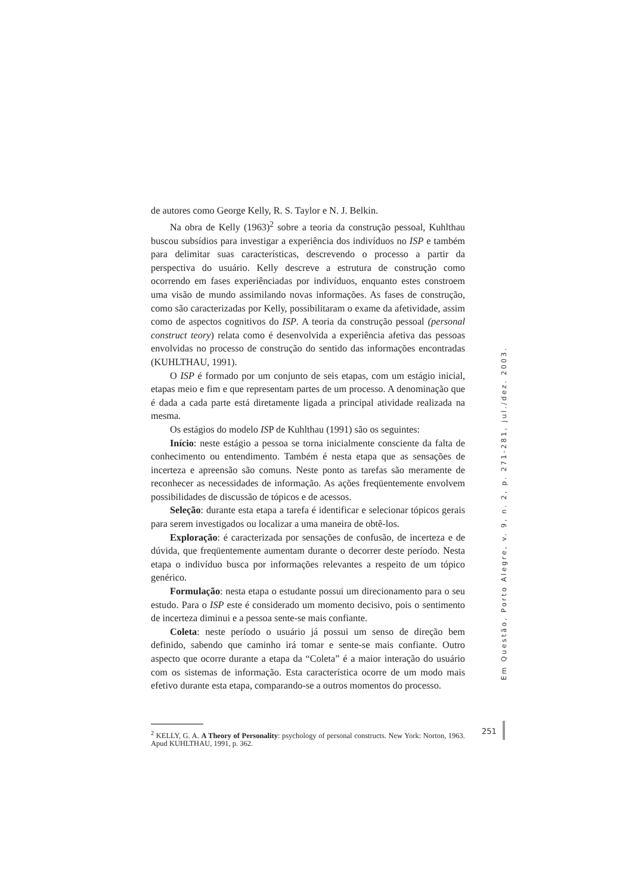de autores como George Kelly, R. S. Taylor e N. J. Belkin.
Na obra de Kelly (1963)<sup>2</sup> sobre a teoria da construção pessoal, Kuhlthau buscou subsídios para investigar a experiência dos indivíduos no ISP e também para delimitar suas características, descrevendo o processo a partir da perspectiva do usuário. Kelly descreve a estrutura de construção como ocorrendo em fases experiênciadas por indivíduos, enquanto estes constroem uma visão de mundo assimilando novas informações. As fases de construção, como são caracterizadas por Kelly, possibilitaram o exame da afetividade, assim como de aspectos cognitivos do ISP. A teoria da construção pessoal (personal construct teory) relata como é desenvolvida a experiência afetiva das pessoas envolvidas no processo de construção do sentido das informações encontradas (KUHLTHAU, 1991).
O ISP é formado por um conjunto de seis etapas, com um estágio inicial, etapas meio e fim e que representam partes de um processo. A denominação que é dada a cada parte está diretamente ligada a principal atividade realizada na mesma.
Os estágios do modelo ISP de Kuhlthau (1991) são os seguintes:
Início: neste estágio a pessoa se torna inicialmente consciente da falta de conhecimento ou entendimento. Também é nesta etapa que as sensações de incerteza e apreensão são comuns. Neste ponto as tarefas são meramente de reconhecer as necessidades de informação. As ações freqüentemente envolvem possibilidades de discussão de tópicos e de acessos.
Seleção: durante esta etapa a tarefa é identificar e selecionar tópicos gerais para serem investigados ou localizar a uma maneira de obtê-los.
Exploração: é caracterizada por sensações de confusão, de incerteza e de dúvida, que freqüentemente aumentam durante o decorrer deste período. Nesta etapa o indivíduo busca por informações relevantes a respeito de um tópico genérico.
Formulação: nesta etapa o estudante possui um direcionamento para o seu estudo. Para o ISP este é considerado um momento decisivo, pois o sentimento de incerteza diminui e a pessoa sente-se mais confiante.
Coleta: neste período o usuário já possui um senso de direção bem definido, sabendo que caminho irá tomar e sente-se mais confiante. Outro aspecto que ocorre durante a etapa da “Coleta” é a maior interação do usuário com os sistemas de informação. Esta característica ocorre de um modo mais efetivo durante esta etapa, comparando-se a outros momentos do processo.
<sup>2</sup> KELLY, G. A. A Theory of Personality: psychology of personal constructs. New York: Norton, 1963. Apud KUHLTHAU, 1991, p. 362.
Em Questão, Porto Alegre, v. 9, n. 2, p. 271-281, jul./dez. 2003.
251